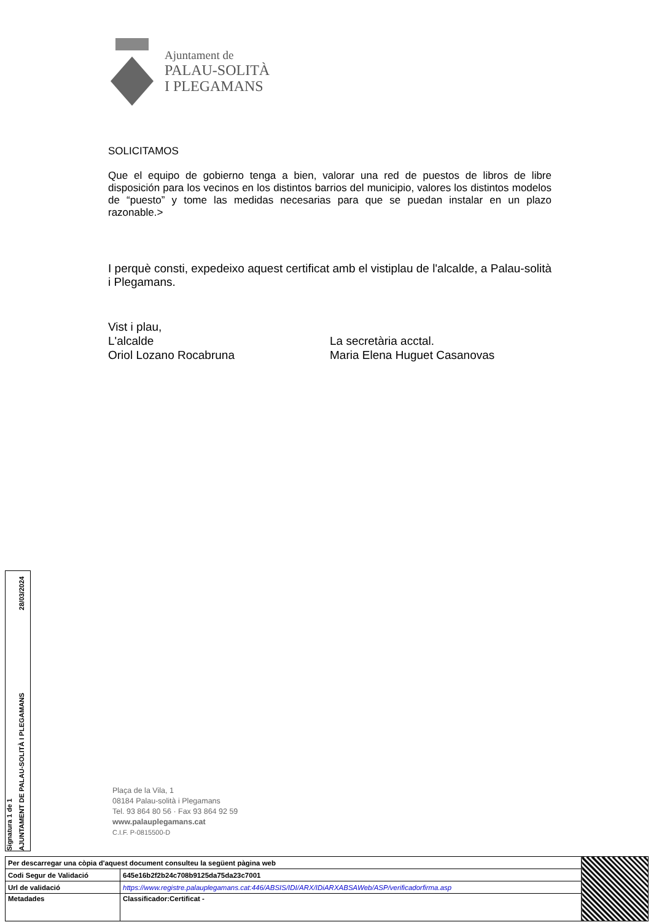Ajuntament de
PALAU-SOLITÀ
I PLEGAMANS
SOLICITAMOS
Que el equipo de gobierno tenga a bien, valorar una red de puestos de libros de libre disposición para los vecinos en los distintos barrios del municipio, valores los distintos modelos de “puesto” y tome las medidas necesarias para que se puedan instalar en un plazo razonable.>
I perquè consti, expedeixo aquest certificat amb el vistiplau de l'alcalde, a Palau-solità i Plegamans.
Vist i plau,
L'alcalde
Oriol Lozano Rocabruna
La secretària acctal.
Maria Elena Huguet Casanovas
Plaça de la Vila, 1
08184 Palau-solità i Plegamans
Tel. 93 864 80 56 · Fax 93 864 92 59
www.palauplegamans.cat
C.I.F. P-0815500-D
Signatura 1 de 1
AJUNTAMENT DE PALAU-SOLITÀ I PLEGAMANS 28/03/2024
| Per descarregar una còpia d'aquest document consulteu la següent pàgina web | | |
| Codi Segur de Validació | 645e16b2f2b24c708b9125da75da23c7001 | |
| Url de validació | https://www.registre.palauplegamans.cat:446/ABSIS/IDI/ARX/IDiARXABSAWeb/ASP/verificadorfirma.asp | |
| Metadades | Classificador:Certificat - | |